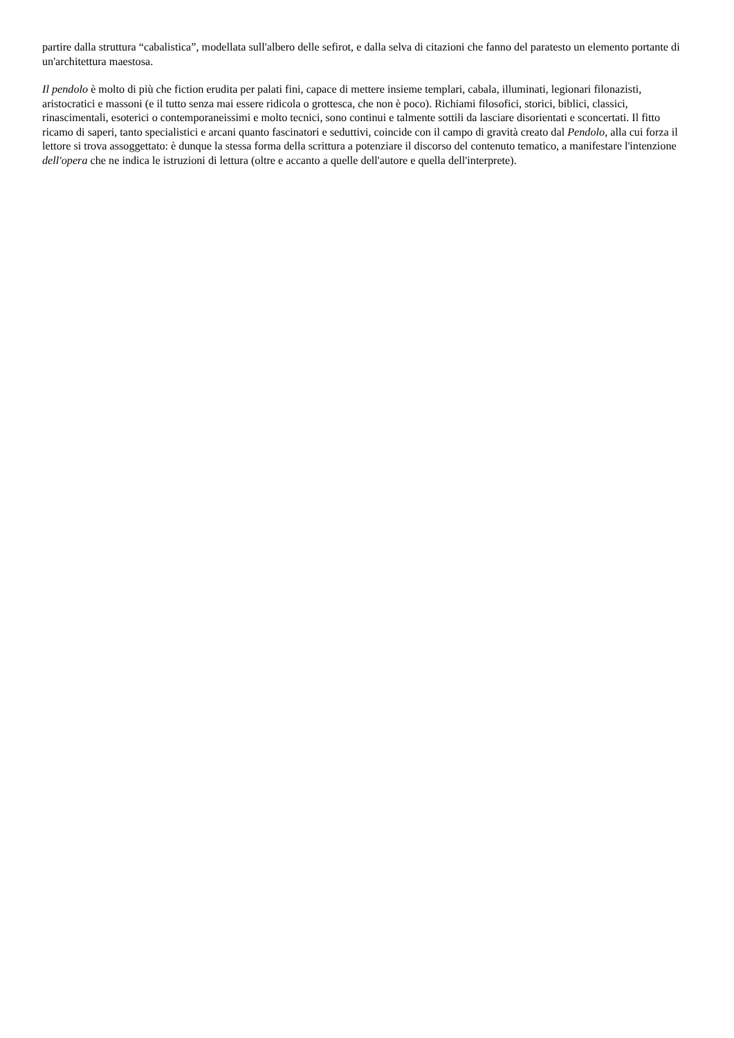partire dalla struttura “cabalistica”, modellata sull'albero delle sefirot, e dalla selva di citazioni che fanno del paratesto un elemento portante di un'architettura maestosa.
Il pendolo è molto di più che fiction erudita per palati fini, capace di mettere insieme templari, cabala, illuminati, legionari filonazisti, aristocratici e massoni (e il tutto senza mai essere ridicola o grottesca, che non è poco). Richiami filosofici, storici, biblici, classici, rinascimentali, esoterici o contemporaneissimi e molto tecnici, sono continui e talmente sottili da lasciare disorientati e sconcertati. Il fitto ricamo di saperi, tanto specialistici e arcani quanto fascinatori e seduttivi, coincide con il campo di gravità creato dal Pendolo, alla cui forza il lettore si trova assoggettato: è dunque la stessa forma della scrittura a potenziare il discorso del contenuto tematico, a manifestare l'intenzione dell'opera che ne indica le istruzioni di lettura (oltre e accanto a quelle dell'autore e quella dell'interprete).